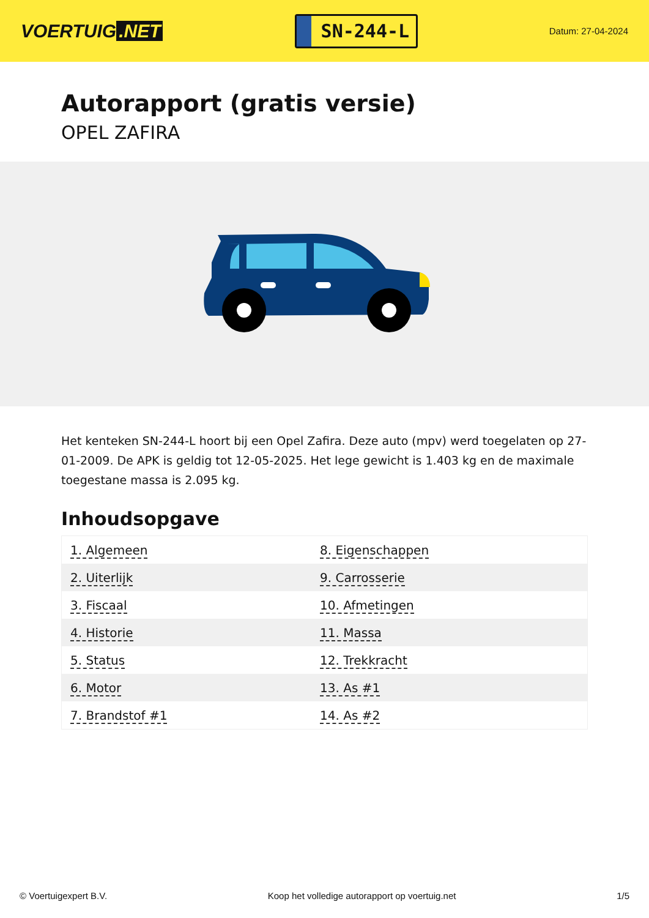VOERTUIG.NET
SN-244-L
Datum: 27-04-2024
Autorapport (gratis versie)
OPEL ZAFIRA
Het kenteken SN-244-L hoort bij een Opel Zafira. Deze auto (mpv) werd toegelaten op 27-01-2009. De APK is geldig tot 12-05-2025. Het lege gewicht is 1.403 kg en de maximale toegestane massa is 2.095 kg.
Inhoudsopgave
| 1. Algemeen | 8. Eigenschappen |
| 2. Uiterlijk | 9. Carrosserie |
| 3. Fiscaal | 10. Afmetingen |
| 4. Historie | 11. Massa |
| 5. Status | 12. Trekkracht |
| 6. Motor | 13. As #1 |
| 7. Brandstof #1 | 14. As #2 |
© Voertuigexpert B.V. Koop het volledige autorapport op voertuig.net 1/5